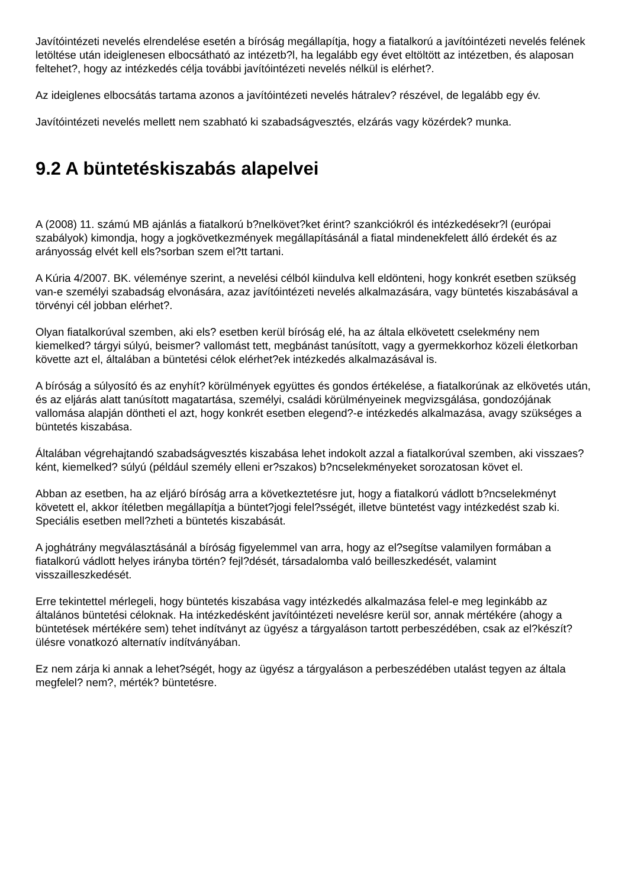Javítóintézeti nevelés elrendelése esetén a bíróság megállapítja, hogy a fiatalkorú a javítóintézeti nevelés felének letöltése után ideiglenesen elbocsátható az intézetb?l, ha legalább egy évet eltöltött az intézetben, és alaposan feltehet?, hogy az intézkedés célja további javítóintézeti nevelés nélkül is elérhet?.
Az ideiglenes elbocsátás tartama azonos a javítóintézeti nevelés hátralev? részével, de legalább egy év.
Javítóintézeti nevelés mellett nem szabható ki szabadságvesztés, elzárás vagy közérdek? munka.
9.2 A büntetéskiszabás alapelvei
A (2008) 11. számú MB ajánlás a fiatalkorú b?nelkövet?ket érint? szankciókról és intézkedésekr?l (európai szabályok) kimondja, hogy a jogkövetkezmények megállapításánál a fiatal mindenekfelett álló érdekét és az arányosság elvét kell els?sorban szem el?tt tartani.
A Kúria 4/2007. BK. véleménye szerint, a nevelési célból kiindulva kell eldönteni, hogy konkrét esetben szükség van-e személyi szabadság elvonására, azaz javítóintézeti nevelés alkalmazására, vagy büntetés kiszabásával a törvényi cél jobban elérhet?.
Olyan fiatalkorúval szemben, aki els? esetben kerül bíróság elé, ha az általa elkövetett cselekmény nem kiemelked? tárgyi súlyú, beismer? vallomást tett, megbánást tanúsított, vagy a gyermekkorhoz közeli életkorban követte azt el, általában a büntetési célok elérhet?ek intézkedés alkalmazásával is.
A bíróság a súlyosító és az enyhít? körülmények együttes és gondos értékelése, a fiatalkorúnak az elkövetés után, és az eljárás alatt tanúsított magatartása, személyi, családi körülményeinek megvizsgálása, gondozójának vallomása alapján döntheti el azt, hogy konkrét esetben elegend?-e intézkedés alkalmazása, avagy szükséges a büntetés kiszabása.
Általában végrehajtandó szabadságvesztés kiszabása lehet indokolt azzal a fiatalkorúval szemben, aki visszaes?ként, kiemelked? súlyú (például személy elleni er?szakos) b?ncselekményeket sorozatosan követ el.
Abban az esetben, ha az eljáró bíróság arra a következtetésre jut, hogy a fiatalkorú vádlott b?ncselekményt követett el, akkor ítéletben megállapítja a büntet?jogi felel?sségét, illetve büntetést vagy intézkedést szab ki. Speciális esetben mell?zheti a büntetés kiszabását.
A joghátrány megválasztásánál a bíróság figyelemmel van arra, hogy az el?segítse valamilyen formában a fiatalkorú vádlott helyes irányba történ? fejl?dését, társadalomba való beilleszkedését, valamint visszailleszkedését.
Erre tekintettel mérlegeli, hogy büntetés kiszabása vagy intézkedés alkalmazása felel-e meg leginkább az általános büntetési céloknak. Ha intézkedésként javítóintézeti nevelésre kerül sor, annak mértékére (ahogy a büntetések mértékére sem) tehet indítványt az ügyész a tárgyaláson tartott perbeszédében, csak az el?készít? ülésre vonatkozó alternatív indítványában.
Ez nem zárja ki annak a lehet?ségét, hogy az ügyész a tárgyaláson a perbeszédében utalást tegyen az általa megfelel? nem?, mérték? büntetésre.